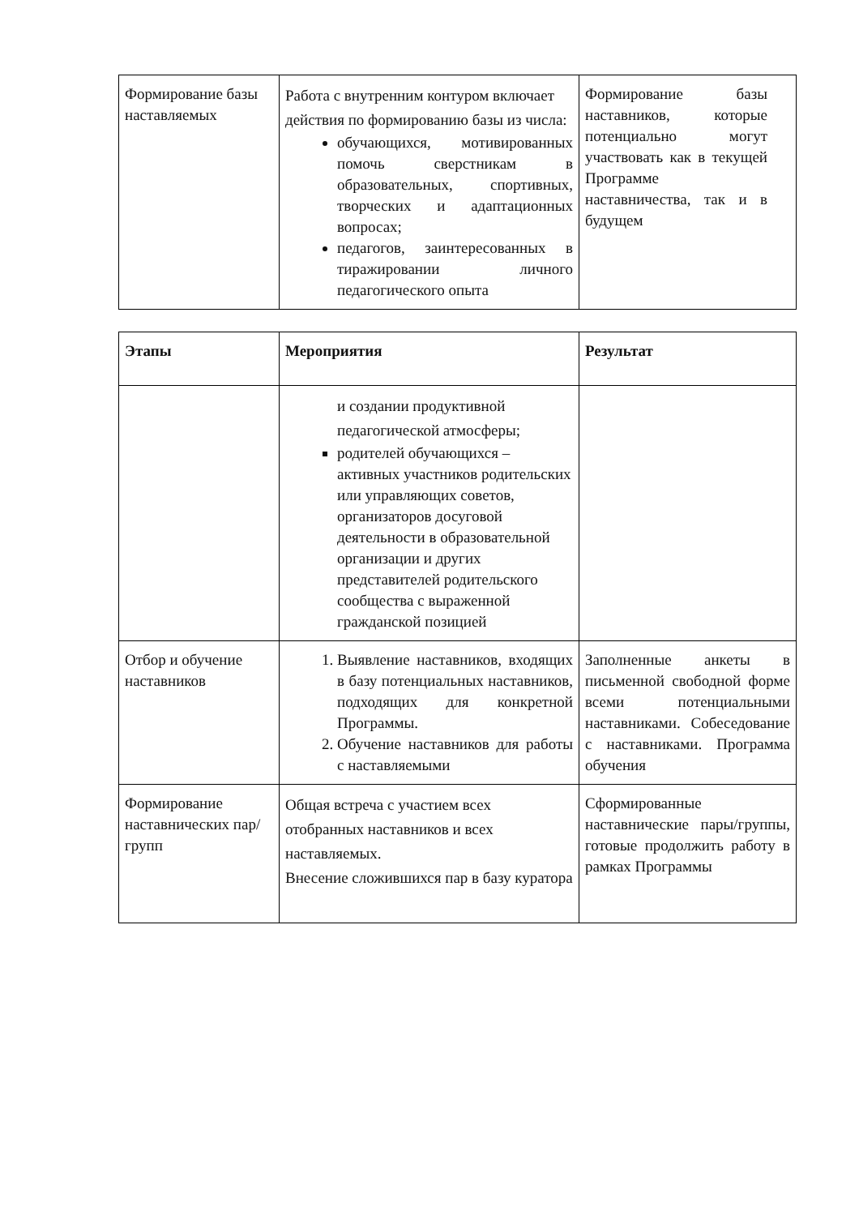| Формирование базы наставляемых | Работа с внутренним контуром включает действия по формированию базы из числа: обучающихся, мотивированных помочь сверстникам в образовательных, спортивных, творческих и адаптационных вопросах; педагогов, заинтересованных в тиражировании личного педагогического опыта | Формирование базы наставников, которые потенциально могут участвовать как в текущей Программе наставничества, так и в будущем |
| Этапы | Мероприятия | Результат |
| --- | --- | --- |
| | и создании продуктивной педагогической атмосферы; родителей обучающихся – активных участников родительских или управляющих советов, организаторов досуговой деятельности в образовательной организации и других представителей родительского сообщества с выраженной гражданской позицией | |
| Отбор и обучение наставников | 1. Выявление наставников, входящих в базу потенциальных наставников, подходящих для конкретной Программы. 2. Обучение наставников для работы с наставляемыми | Заполненные анкеты в письменной свободной форме всеми потенциальными наставниками. Собеседование с наставниками. Программа обучения |
| Формирование наставнических пар/групп | Общая встреча с участием всех отобранных наставников и всех наставляемых. Внесение сложившихся пар в базу куратора | Сформированные наставнические пары/группы, готовые продолжить работу в рамках Программы |